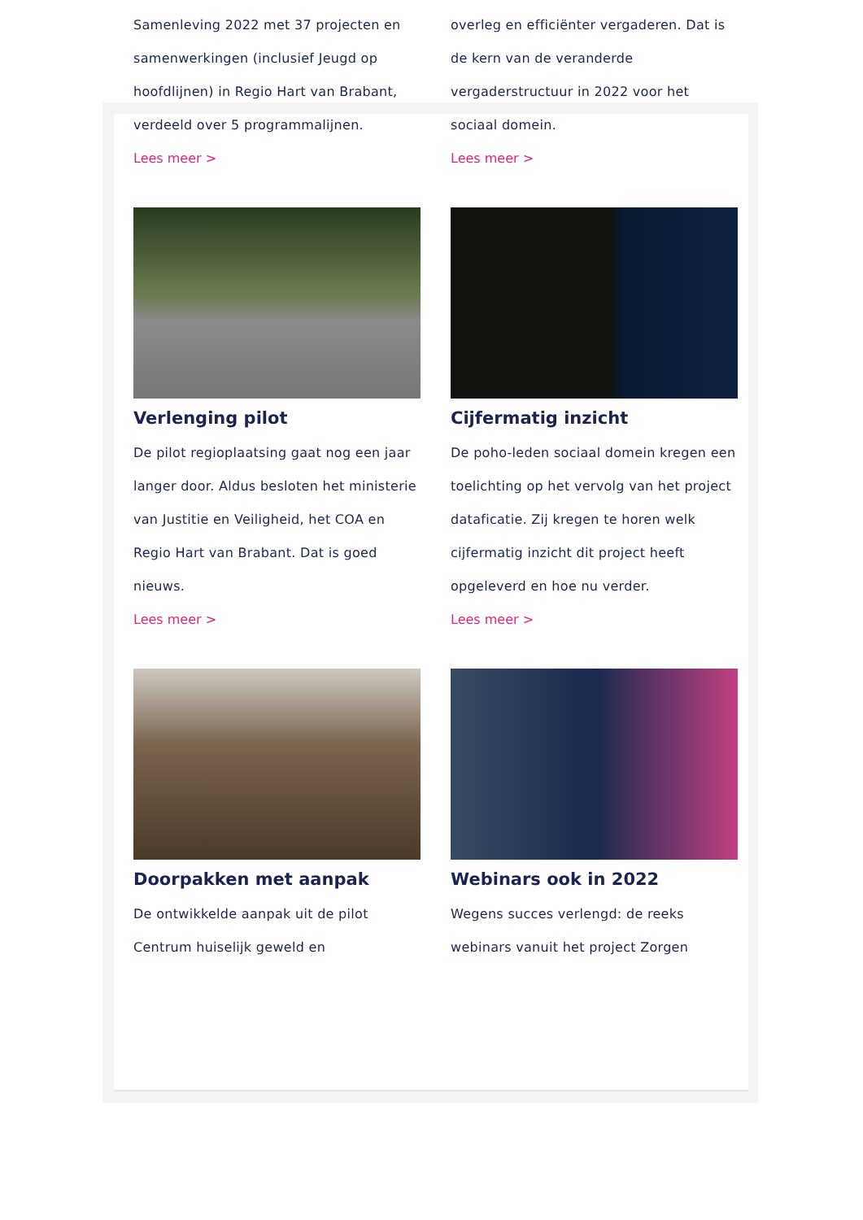Samenleving 2022 met 37 projecten en samenwerkingen (inclusief Jeugd op hoofdlijnen) in Regio Hart van Brabant, verdeeld over 5 programmalijnen.
Lees meer >
overleg en efficiënter vergaderen. Dat is de kern van de veranderde vergaderstructuur in 2022 voor het sociaal domein.
Lees meer >
Verlenging pilot
De pilot regioplaatsing gaat nog een jaar langer door. Aldus besloten het ministerie van Justitie en Veiligheid, het COA en Regio Hart van Brabant. Dat is goed nieuws.
Lees meer >
Cijfermatig inzicht
De poho-leden sociaal domein kregen een toelichting op het vervolg van het project datafic­atie. Zij kregen te horen welk cijfermatig inzicht dit project heeft opgeleverd en hoe nu verder.
Lees meer >
Doorpakken met aanpak
De ontwikkelde aanpak uit de pilot Centrum huiselijk geweld en
Webinars ook in 2022
Wegens succes verlengd: de reeks webinars vanuit het project Zorgen